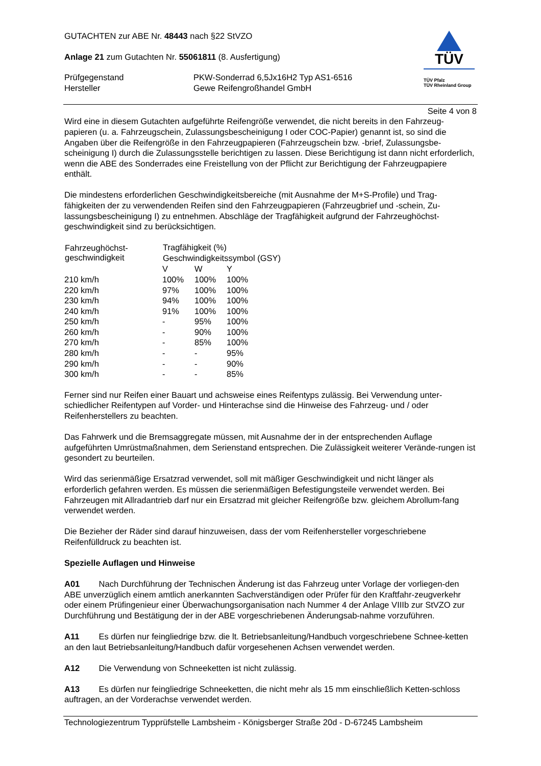TÜV
TÜV Pfalz
TÜV Rheinland Group
GUTACHTEN zur ABE Nr. 48443 nach §22 StVZO
Anlage 21 zum Gutachten Nr. 55061811 (8. Ausfertigung)
| Prüfgegenstand | PKW-Sonderrad 6,5Jx16H2 Typ AS1-6516 |
| Hersteller | Gewe Reifengroßhandel GmbH |
Seite 4 von 8
Wird eine in diesem Gutachten aufgeführte Reifengröße verwendet, die nicht bereits in den Fahrzeug-papieren (u. a. Fahrzeugschein, Zulassungsbescheinigung I oder COC-Papier) genannt ist, so sind die Angaben über die Reifengröße in den Fahrzeugpapieren (Fahrzeugschein bzw. -brief, Zulassungsbe-scheinigung I) durch die Zulassungsstelle berichtigen zu lassen. Diese Berichtigung ist dann nicht erforderlich, wenn die ABE des Sonderrades eine Freistellung von der Pflicht zur Berichtigung der Fahrzeugpapiere enthält.
Die mindestens erforderlichen Geschwindigkeitsbereiche (mit Ausnahme der M+S-Profile) und Trag-fähigkeiten der zu verwendenden Reifen sind den Fahrzeugpapieren (Fahrzeugbrief und -schein, Zu-lassungsbescheinigung I) zu entnehmen. Abschläge der Tragfähigkeit aufgrund der Fahrzeughöchst-geschwindigkeit sind zu berücksichtigen.
| Fahrzeughöchst- geschwindigkeit | Tragfähigkeit (%) | | |
| --- | --- | --- | --- |
| | Geschwindigkeitssymbol (GSY) | | |
| | V | W | Y |
| 210 km/h | 100% | 100% | 100% |
| 220 km/h | 97% | 100% | 100% |
| 230 km/h | 94% | 100% | 100% |
| 240 km/h | 91% | 100% | 100% |
| 250 km/h | - | 95% | 100% |
| 260 km/h | - | 90% | 100% |
| 270 km/h | - | 85% | 100% |
| 280 km/h | - | - | 95% |
| 290 km/h | - | - | 90% |
| 300 km/h | - | - | 85% |
Ferner sind nur Reifen einer Bauart und achsweise eines Reifentyps zulässig. Bei Verwendung unter-schiedlicher Reifentypen auf Vorder- und Hinterachse sind die Hinweise des Fahrzeug- und / oder Reifenherstellers zu beachten.
Das Fahrwerk und die Bremsaggregate müssen, mit Ausnahme der in der entsprechenden Auflage aufgeführten Umrüstmaßnahmen, dem Serienstand entsprechen. Die Zulässigkeit weiterer Verände-rungen ist gesondert zu beurteilen.
Wird das serienmäßige Ersatzrad verwendet, soll mit mäßiger Geschwindigkeit und nicht länger als erforderlich gefahren werden. Es müssen die serienmäßigen Befestigungsteile verwendet werden. Bei Fahrzeugen mit Allradantrieb darf nur ein Ersatzrad mit gleicher Reifengröße bzw. gleichem Abrollum-fang verwendet werden.
Die Bezieher der Räder sind darauf hinzuweisen, dass der vom Reifenhersteller vorgeschriebene Reifenfülldruck zu beachten ist.
Spezielle Auflagen und Hinweise
A01 Nach Durchführung der Technischen Änderung ist das Fahrzeug unter Vorlage der vorliegen-den ABE unverzüglich einem amtlich anerkannten Sachverständigen oder Prüfer für den Kraftfahr-zeugverkehr oder einem Prüfingenieur einer Überwachungsorganisation nach Nummer 4 der Anlage VIIIb zur StVZO zur Durchführung und Bestätigung der in der ABE vorgeschriebenen Änderungsab-nahme vorzuführen.
A11 Es dürfen nur feingliedrige bzw. die lt. Betriebsanleitung/Handbuch vorgeschriebene Schnee-ketten an den laut Betriebsanleitung/Handbuch dafür vorgesehenen Achsen verwendet werden.
A12 Die Verwendung von Schneeketten ist nicht zulässig.
A13 Es dürfen nur feingliedrige Schneeketten, die nicht mehr als 15 mm einschließlich Ketten-schloss auftragen, an der Vorderachse verwendet werden.
Technologiezentrum Typprüfstelle Lambsheim - Königsberger Straße 20d - D-67245 Lambsheim